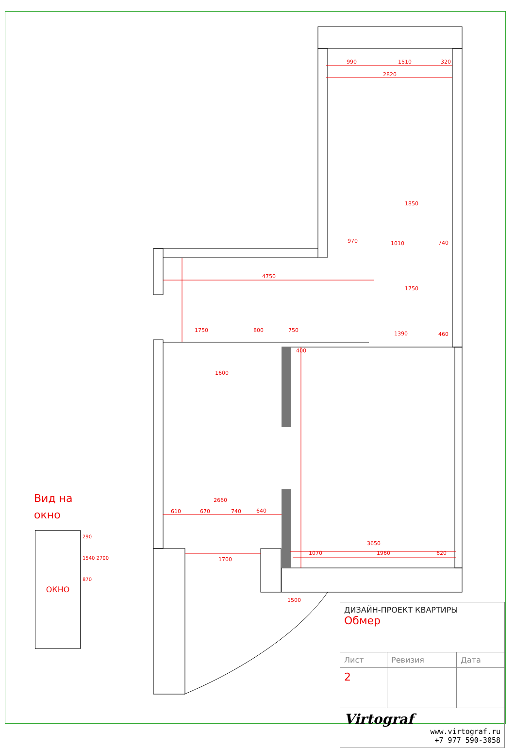990
1510
320
2820
1850
4750
1010
1750
1390
2660
1600
1700
1500
3650
1960
1750
800
750
400
970
740
460
1070
620
610
670
740
640
Вид на
окно
ОКНО
290
1540 2700
870
| ДИЗАЙН-ПРОЕКТ КВАРТИРЫ Обмер | | |
| Лист | Ревизия | Дата |
| 2 | | |
| Virtograf www.virtograf.ru +7 977 590-3058 | | |